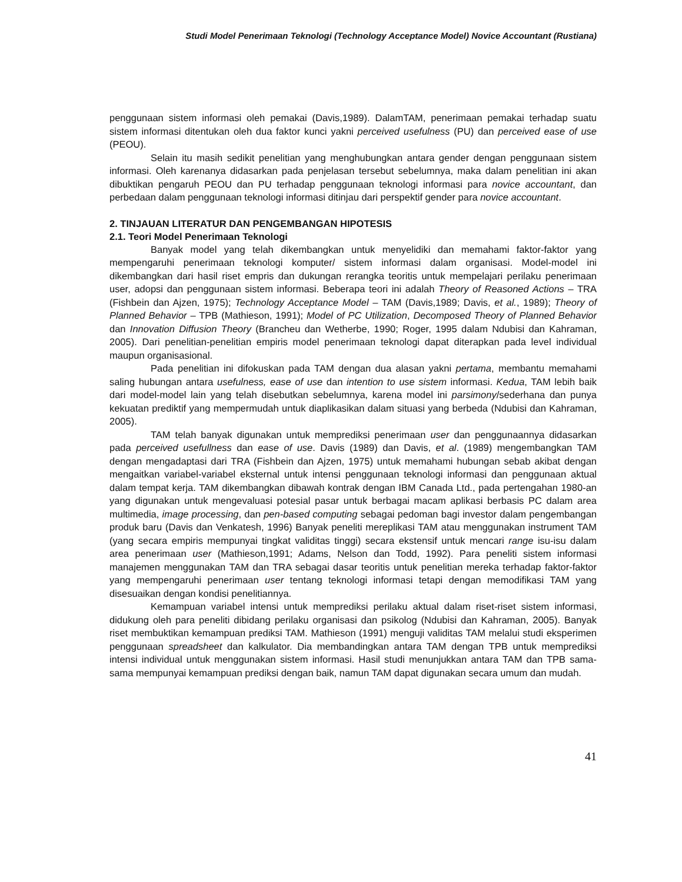Studi Model Penerimaan Teknologi (Technology Acceptance Model) Novice Accountant (Rustiana)
penggunaan sistem informasi oleh pemakai (Davis,1989). DalamTAM, penerimaan pemakai terhadap suatu sistem informasi ditentukan oleh dua faktor kunci yakni perceived usefulness (PU) dan perceived ease of use (PEOU).
Selain itu masih sedikit penelitian yang menghubungkan antara gender dengan penggunaan sistem informasi. Oleh karenanya didasarkan pada penjelasan tersebut sebelumnya, maka dalam penelitian ini akan dibuktikan pengaruh PEOU dan PU terhadap penggunaan teknologi informasi para novice accountant, dan perbedaan dalam penggunaan teknologi informasi ditinjau dari perspektif gender para novice accountant.
2. TINJAUAN LITERATUR DAN PENGEMBANGAN HIPOTESIS
2.1. Teori Model Penerimaan Teknologi
Banyak model yang telah dikembangkan untuk menyelidiki dan memahami faktor-faktor yang mempengaruhi penerimaan teknologi komputer/ sistem informasi dalam organisasi. Model-model ini dikembangkan dari hasil riset empris dan dukungan rerangka teoritis untuk mempelajari perilaku penerimaan user, adopsi dan penggunaan sistem informasi. Beberapa teori ini adalah Theory of Reasoned Actions – TRA (Fishbein dan Ajzen, 1975); Technology Acceptance Model – TAM (Davis,1989; Davis, et al., 1989); Theory of Planned Behavior – TPB (Mathieson, 1991); Model of PC Utilization, Decomposed Theory of Planned Behavior dan Innovation Diffusion Theory (Brancheu dan Wetherbe, 1990; Roger, 1995 dalam Ndubisi dan Kahraman, 2005). Dari penelitian-penelitian empiris model penerimaan teknologi dapat diterapkan pada level individual maupun organisasional.
Pada penelitian ini difokuskan pada TAM dengan dua alasan yakni pertama, membantu memahami saling hubungan antara usefulness, ease of use dan intention to use sistem informasi. Kedua, TAM lebih baik dari model-model lain yang telah disebutkan sebelumnya, karena model ini parsimony/sederhana dan punya kekuatan prediktif yang mempermudah untuk diaplikasikan dalam situasi yang berbeda (Ndubisi dan Kahraman, 2005).
TAM telah banyak digunakan untuk memprediksi penerimaan user dan penggunaannya didasarkan pada perceived usefullness dan ease of use. Davis (1989) dan Davis, et al. (1989) mengembangkan TAM dengan mengadaptasi dari TRA (Fishbein dan Ajzen, 1975) untuk memahami hubungan sebab akibat dengan mengaitkan variabel-variabel eksternal untuk intensi penggunaan teknologi informasi dan penggunaan aktual dalam tempat kerja. TAM dikembangkan dibawah kontrak dengan IBM Canada Ltd., pada pertengahan 1980-an yang digunakan untuk mengevaluasi potesial pasar untuk berbagai macam aplikasi berbasis PC dalam area multimedia, image processing, dan pen-based computing sebagai pedoman bagi investor dalam pengembangan produk baru (Davis dan Venkatesh, 1996) Banyak peneliti mereplikasi TAM atau menggunakan instrument TAM (yang secara empiris mempunyai tingkat validitas tinggi) secara ekstensif untuk mencari range isu-isu dalam area penerimaan user (Mathieson,1991; Adams, Nelson dan Todd, 1992). Para peneliti sistem informasi manajemen menggunakan TAM dan TRA sebagai dasar teoritis untuk penelitian mereka terhadap faktor-faktor yang mempengaruhi penerimaan user tentang teknologi informasi tetapi dengan memodifikasi TAM yang disesuaikan dengan kondisi penelitiannya.
Kemampuan variabel intensi untuk memprediksi perilaku aktual dalam riset-riset sistem informasi, didukung oleh para peneliti dibidang perilaku organisasi dan psikolog (Ndubisi dan Kahraman, 2005). Banyak riset membuktikan kemampuan prediksi TAM. Mathieson (1991) menguji validitas TAM melalui studi eksperimen penggunaan spreadsheet dan kalkulator. Dia membandingkan antara TAM dengan TPB untuk memprediksi intensi individual untuk menggunakan sistem informasi. Hasil studi menunjukkan antara TAM dan TPB sama-sama mempunyai kemampuan prediksi dengan baik, namun TAM dapat digunakan secara umum dan mudah.
41